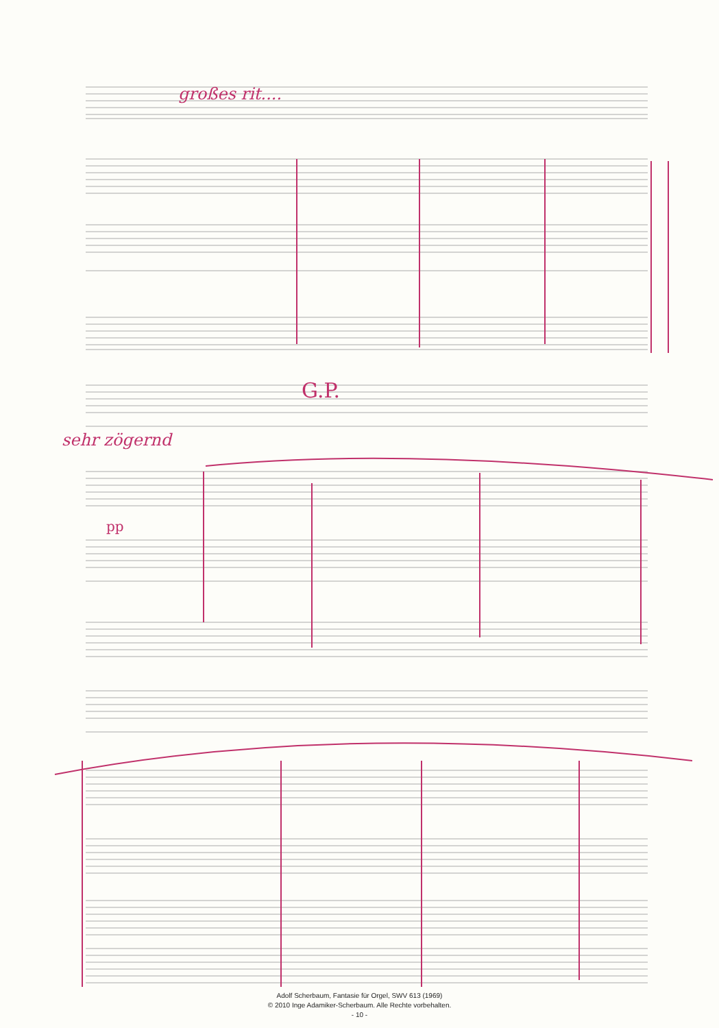großes rit....
G.P.
sehr zögernd
pp
Adolf Scherbaum, Fantasie für Orgel, SWV 613 (1969)
© 2010 Inge Adamiker-Scherbaum. Alle Rechte vorbehalten.
- 10 -